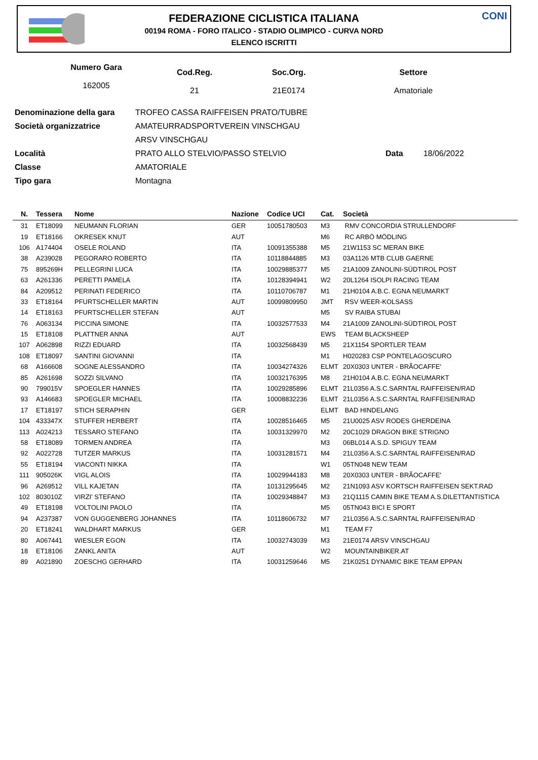FEDERAZIONE CICLISTICA ITALIANA
00194 ROMA - FORO ITALICO - STADIO OLIMPICO - CURVA NORD
ELENCO ISCRITTI
CONI
Numero Gara
162005
Cod.Reg.
21
Soc.Org.
21E0174
Settore
Amatoriale
| Denominazione della gara | TROFEO CASSA RAIFFEISEN PRATO/TUBRE | |
| Società organizzatrice | AMATEURRADSPORTVEREIN VINSCHGAU | |
| | ARSV VINSCHGAU | |
| Località | PRATO ALLO STELVIO/PASSO STELVIO | Data 18/06/2022 |
| Classe | AMATORIALE | |
| Tipo gara | Montagna | |
| N. | Tessera | Nome | Nazione | Codice UCI | Cat. | Società |
| --- | --- | --- | --- | --- | --- | --- |
| 31 | ET18099 | NEUMANN FLORIAN | GER | 10051780503 | M3 | RMV CONCORDIA STRULLENDORF |
| 19 | ET18166 | OKRESEK KNUT | AUT | | M6 | RC ARBÖ MÖDLING |
| 106 | A174404 | OSELE ROLAND | ITA | 10091355388 | M5 | 21W1153 SC MERAN BIKE |
| 38 | A239028 | PEGORARO ROBERTO | ITA | 10118844885 | M3 | 03A1126 MTB CLUB GAERNE |
| 75 | 895269H | PELLEGRINI LUCA | ITA | 10029885377 | M5 | 21A1009 ZANOLINI-SÜDTIROL POST |
| 63 | A261336 | PERETTI PAMELA | ITA | 10128394941 | W2 | 20L1264 ISOLPI RACING TEAM |
| 84 | A209512 | PERINATI FEDERICO | ITA | 10110706787 | M1 | 21H0104 A.B.C. EGNA NEUMARKT |
| 33 | ET18164 | PFURTSCHELLER MARTIN | AUT | 10099809950 | JMT | RSV WEER-KOLSASS |
| 14 | ET18163 | PFURTSCHELLER STEFAN | AUT | | M5 | SV RAIBA STUBAI |
| 76 | A063134 | PICCINA SIMONE | ITA | 10032577533 | M4 | 21A1009 ZANOLINI-SÜDTIROL POST |
| 15 | ET18108 | PLATTNER ANNA | AUT | | EWS | TEAM BLACKSHEEP |
| 107 | A062898 | RIZZI EDUARD | ITA | 10032568439 | M5 | 21X1154 SPORTLER TEAM |
| 108 | ET18097 | SANTINI GIOVANNI | ITA | | M1 | H020283 CSP PONTELAGOSCURO |
| 68 | A166608 | SOGNE ALESSANDRO | ITA | 10034274326 | ELMT | 20X0303 UNTER - BRÃOCAFFE' |
| 85 | A261698 | SOZZI SILVANO | ITA | 10032176395 | M8 | 21H0104 A.B.C. EGNA NEUMARKT |
| 90 | 799015V | SPOEGLER HANNES | ITA | 10029285896 | ELMT | 21L0356 A.S.C.SARNTAL RAIFFEISEN/RAD |
| 93 | A146683 | SPOEGLER MICHAEL | ITA | 10008832236 | ELMT | 21L0356 A.S.C.SARNTAL RAIFFEISEN/RAD |
| 17 | ET18197 | STICH SERAPHIN | GER | | ELMT | BAD HINDELANG |
| 104 | 433347X | STUFFER HERBERT | ITA | 10028516465 | M5 | 21U0025 ASV RODES GHERDEINA |
| 113 | A024213 | TESSARO STEFANO | ITA | 10031329970 | M2 | 20C1029 DRAGON BIKE STRIGNO |
| 58 | ET18089 | TORMEN ANDREA | ITA | | M3 | 06BL014 A.S.D. SPIGUY TEAM |
| 92 | A022728 | TUTZER MARKUS | ITA | 10031281571 | M4 | 21L0356 A.S.C.SARNTAL RAIFFEISEN/RAD |
| 55 | ET18194 | VIACONTI NIKKA | ITA | | W1 | 05TN048 NEW TEAM |
| 111 | 905026K | VIGL ALOIS | ITA | 10029944183 | M8 | 20X0303 UNTER - BRÃOCAFFE' |
| 96 | A269512 | VILL KAJETAN | ITA | 10131295645 | M2 | 21N1093 ASV KORTSCH RAIFFEISEN SEKT.RAD |
| 102 | 803010Z | VIRZI' STEFANO | ITA | 10029348847 | M3 | 21Q1115 CAMIN BIKE TEAM A.S.DILETTANTISTICA |
| 49 | ET18198 | VOLTOLINI PAOLO | ITA | | M5 | 05TN043 BICI E SPORT |
| 94 | A237387 | VON GUGGENBERG JOHANNES | ITA | 10118606732 | M7 | 21L0356 A.S.C.SARNTAL RAIFFEISEN/RAD |
| 20 | ET18241 | WALDHART MARKUS | GER | | M1 | TEAM F7 |
| 80 | A067441 | WIESLER EGON | ITA | 10032743039 | M3 | 21E0174 ARSV VINSCHGAU |
| 18 | ET18106 | ZANKL ANITA | AUT | | W2 | MOUNTAINBIKER.AT |
| 89 | A021890 | ZOESCHG GERHARD | ITA | 10031259646 | M5 | 21K0251 DYNAMIC BIKE TEAM EPPAN |